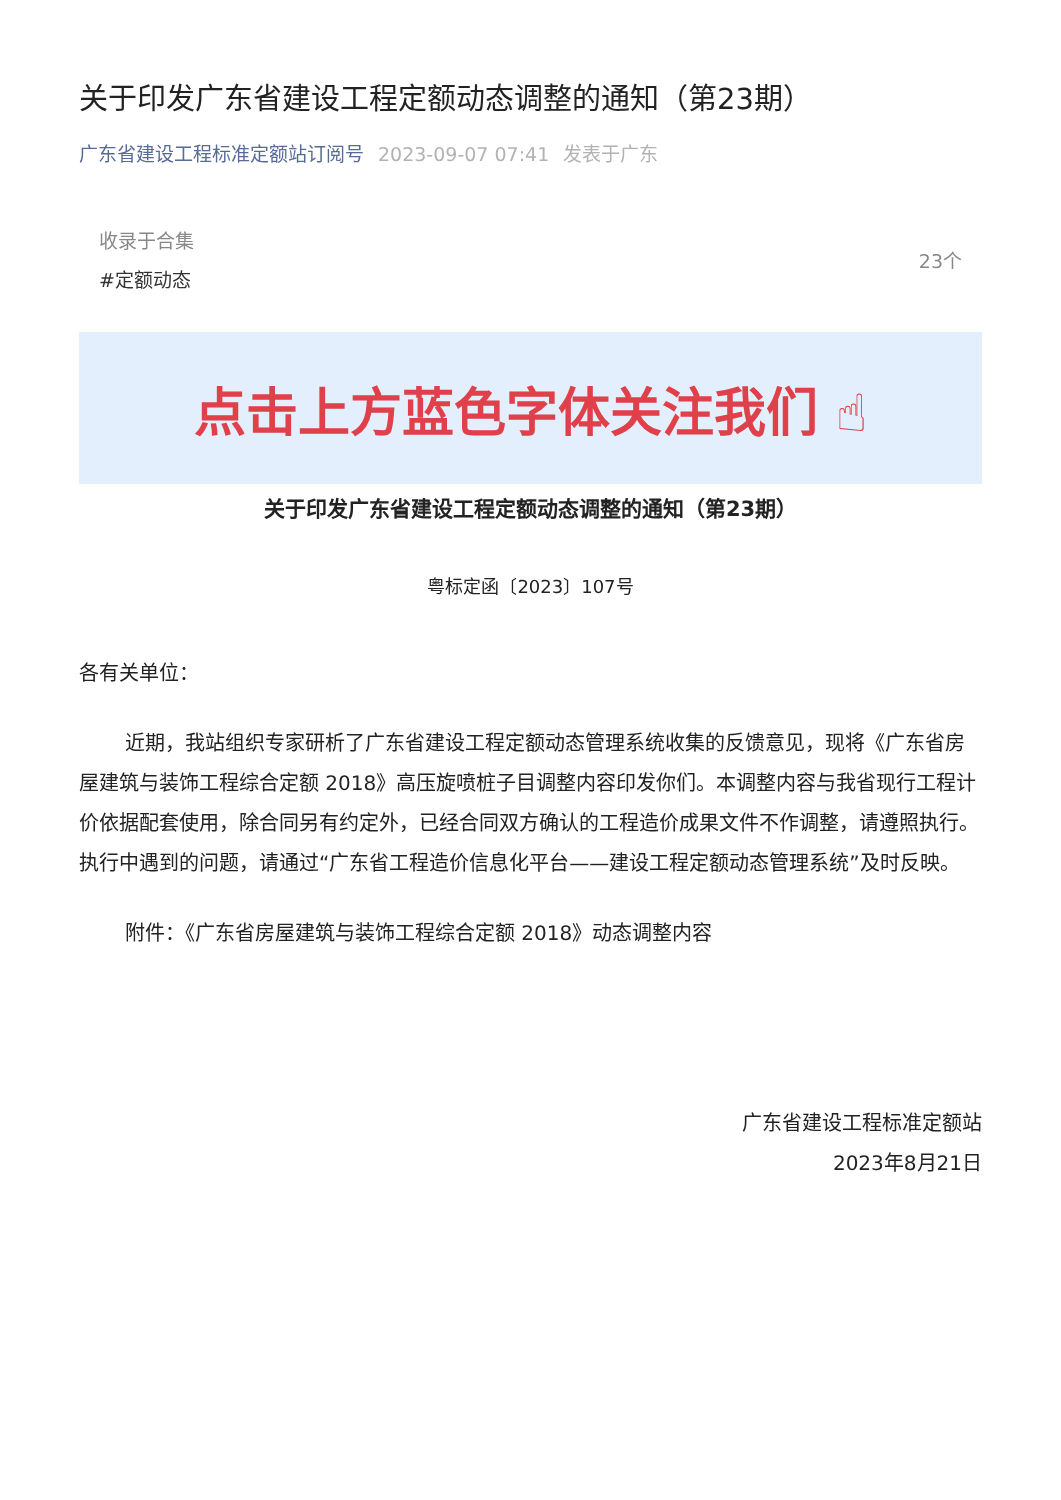关于印发广东省建设工程定额动态调整的通知（第23期）
广东省建设工程标准定额站订阅号 2023-09-07 07:41 发表于广东
收录于合集
#定额动态
23个
点击上方蓝色字体关注我们 ☝
关于印发广东省建设工程定额动态调整的通知（第23期）
粤标定函〔2023〕107号
各有关单位：
近期，我站组织专家研析了广东省建设工程定额动态管理系统收集的反馈意见，现将《广东省房屋建筑与装饰工程综合定额 2018》高压旋喷桩子目调整内容印发你们。本调整内容与我省现行工程计价依据配套使用，除合同另有约定外，已经合同双方确认的工程造价成果文件不作调整，请遵照执行。执行中遇到的问题，请通过“广东省工程造价信息化平台——建设工程定额动态管理系统”及时反映。
附件：《广东省房屋建筑与装饰工程综合定额 2018》动态调整内容
广东省建设工程标准定额站
2023年8月21日